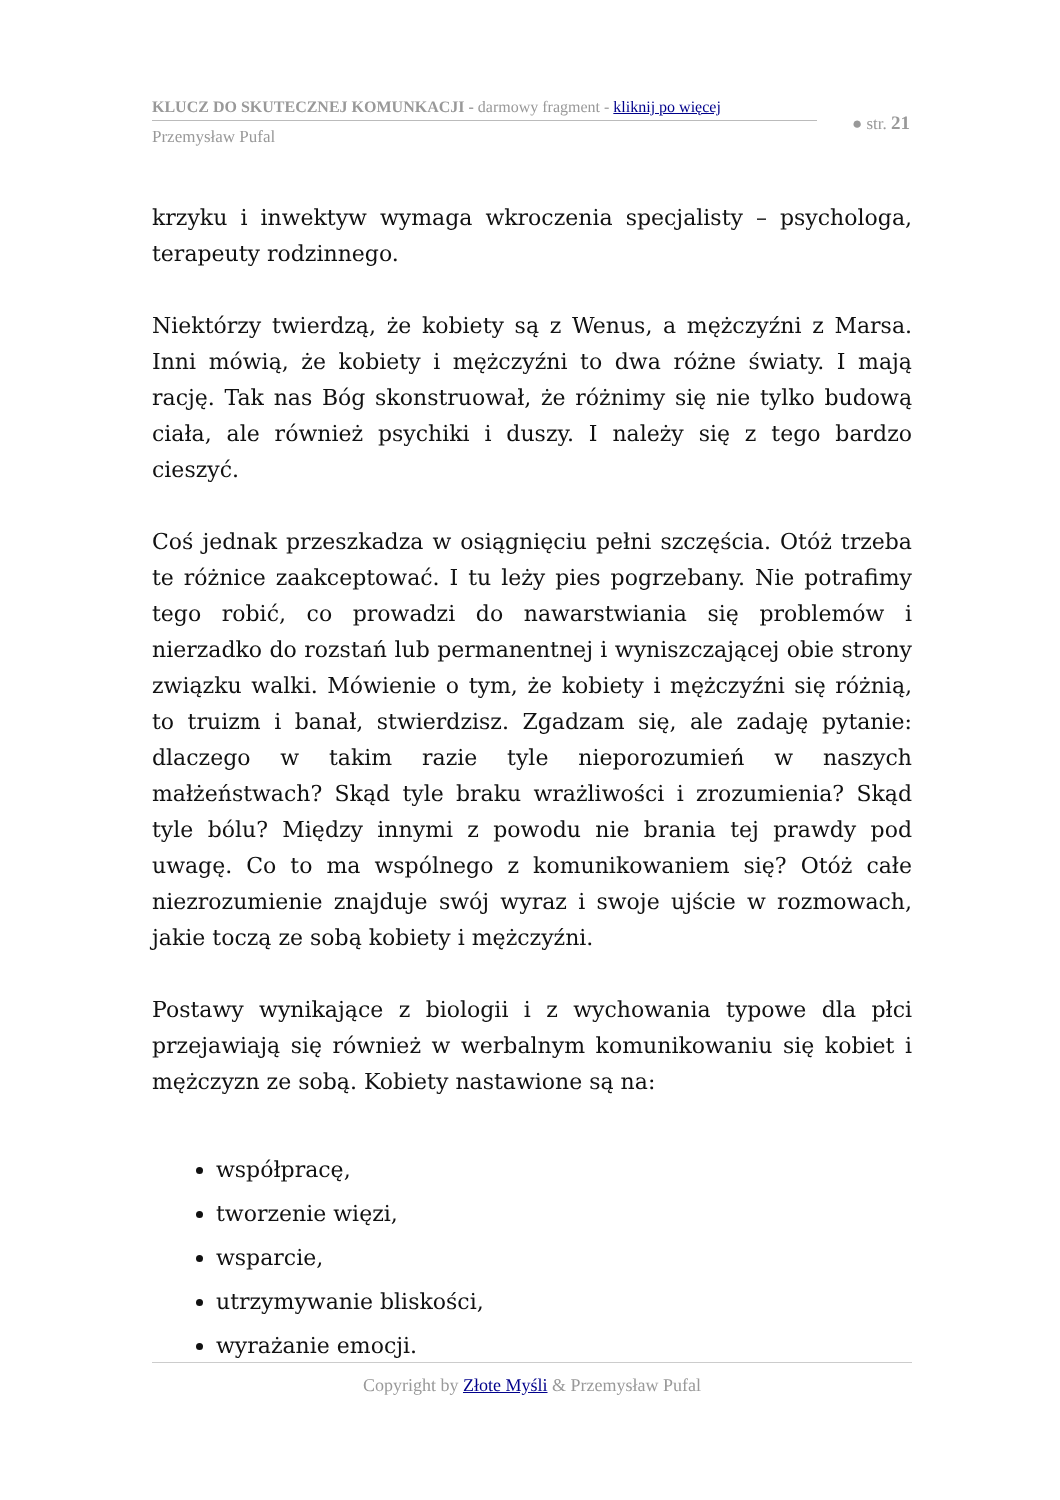KLUCZ DO SKUTECZNEJ KOMUNKACJI - darmowy fragment - kliknij po więcej
Przemysław Pufal
● str. 21
krzyku i inwektyw wymaga wkroczenia specjalisty – psychologa, terapeuty rodzinnego.
Niektórzy twierdzą, że kobiety są z Wenus, a mężczyźni z Marsa. Inni mówią, że kobiety i mężczyźni to dwa różne światy. I mają rację. Tak nas Bóg skonstruował, że różnimy się nie tylko budową ciała, ale również psychiki i duszy. I należy się z tego bardzo cieszyć.
Coś jednak przeszkadza w osiągnięciu pełni szczęścia. Otóż trzeba te różnice zaakceptować. I tu leży pies pogrzebany. Nie potrafimy tego robić, co prowadzi do nawarstwiania się problemów i nierzadko do rozstań lub permanentnej i wyniszczającej obie strony związku walki. Mówienie o tym, że kobiety i mężczyźni się różnią, to truizm i banał, stwierdzisz. Zgadzam się, ale zadaję pytanie: dlaczego w takim razie tyle nieporozumień w naszych małżeństwach? Skąd tyle braku wrażliwości i zrozumienia? Skąd tyle bólu? Między innymi z powodu nie brania tej prawdy pod uwagę. Co to ma wspólnego z komunikowaniem się? Otóż całe niezrozumienie znajduje swój wyraz i swoje ujście w rozmowach, jakie toczą ze sobą kobiety i mężczyźni.
Postawy wynikające z biologii i z wychowania typowe dla płci przejawiają się również w werbalnym komunikowaniu się kobiet i mężczyzn ze sobą. Kobiety nastawione są na:
współpracę,
tworzenie więzi,
wsparcie,
utrzymywanie bliskości,
wyrażanie emocji.
Copyright by Złote Myśli & Przemysław Pufal